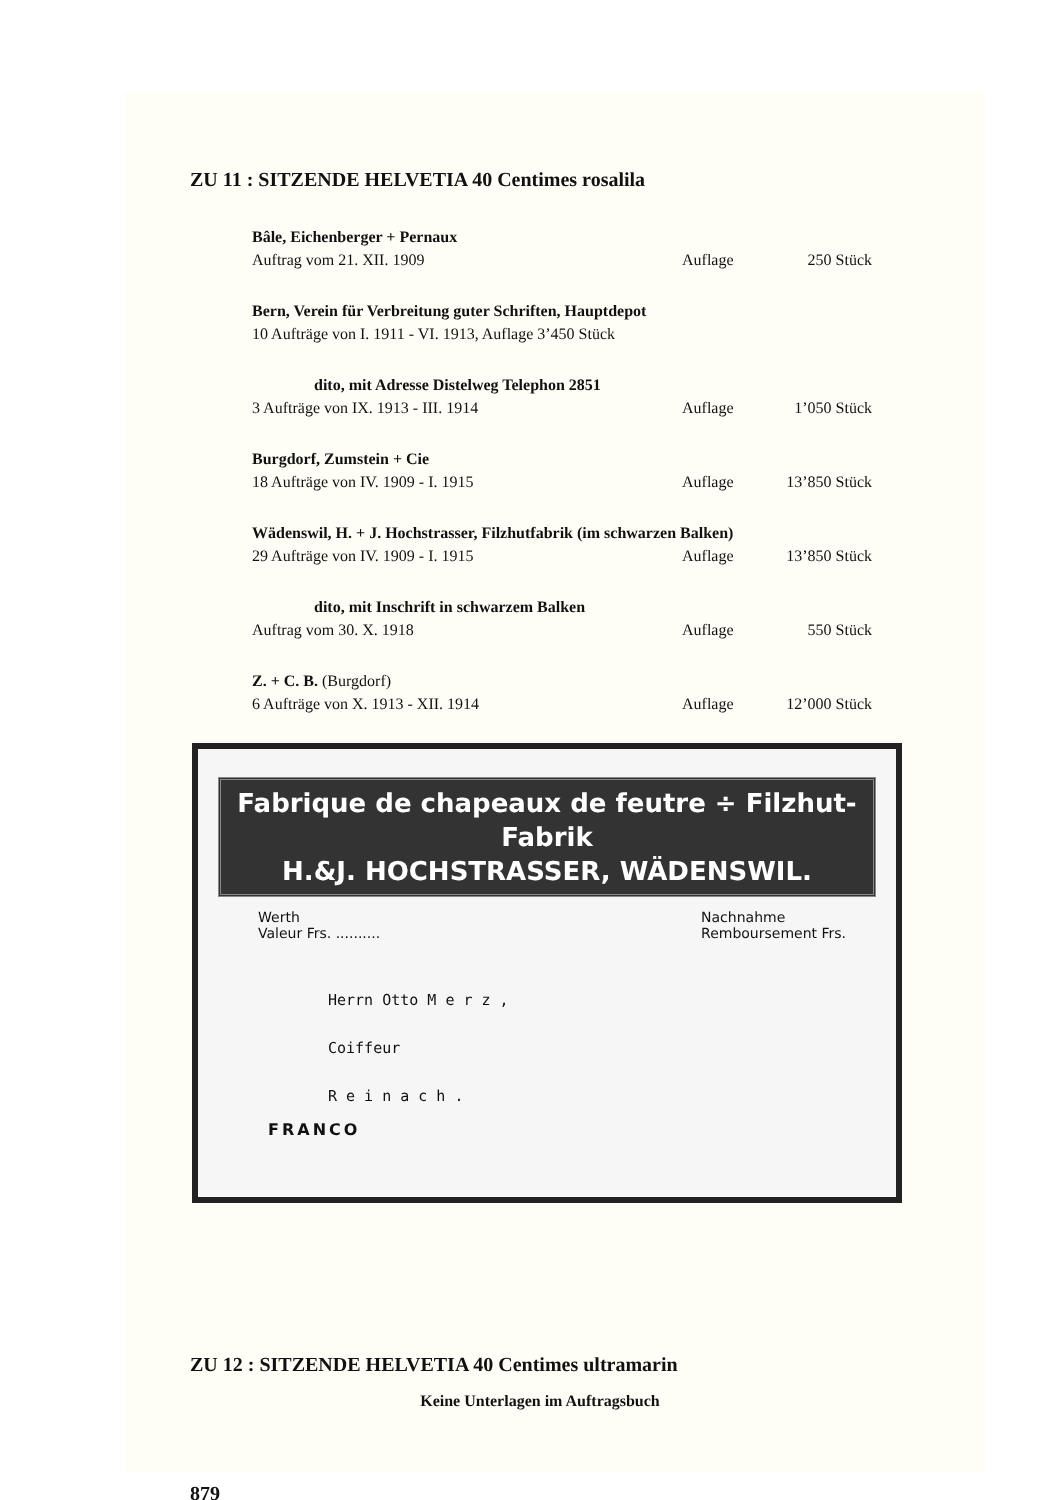ZU 11 : SITZENDE HELVETIA 40 Centimes rosalila
Bâle, Eichenberger + Pernaux
Auftrag vom 21. XII. 1909 Auflage 250 Stück
Bern, Verein für Verbreitung guter Schriften, Hauptdepot
10 Aufträge von I. 1911 - VI. 1913, Auflage 3’450 Stück
dito, mit Adresse Distelweg Telephon 2851
3 Aufträge von IX. 1913 - III. 1914 Auflage 1’050 Stück
Burgdorf, Zumstein + Cie
18 Aufträge von IV. 1909 - I. 1915 Auflage 13’850 Stück
Wädenswil, H. + J. Hochstrasser, Filzhutfabrik (im schwarzen Balken)
29 Aufträge von IV. 1909 - I. 1915 Auflage 13’850 Stück
dito, mit Inschrift in schwarzem Balken
Auftrag vom 30. X. 1918 Auflage 550 Stück
Z. + C. B. (Burgdorf)
6 Aufträge von X. 1913 - XII. 1914 Auflage 12’000 Stück
Fabrique de chapeaux de feutre ÷ Filzhut-Fabrik
H.&J. HOCHSTRASSER, WÄDENSWIL.
Werth
Valeur Frs. .......... Nachnahme
Remboursement Frs.
Herrn Otto M e r z ,
Coiffeur
R e i n a c h .
FRANCO
ZU 12 : SITZENDE HELVETIA 40 Centimes ultramarin
Keine Unterlagen im Auftragsbuch
879